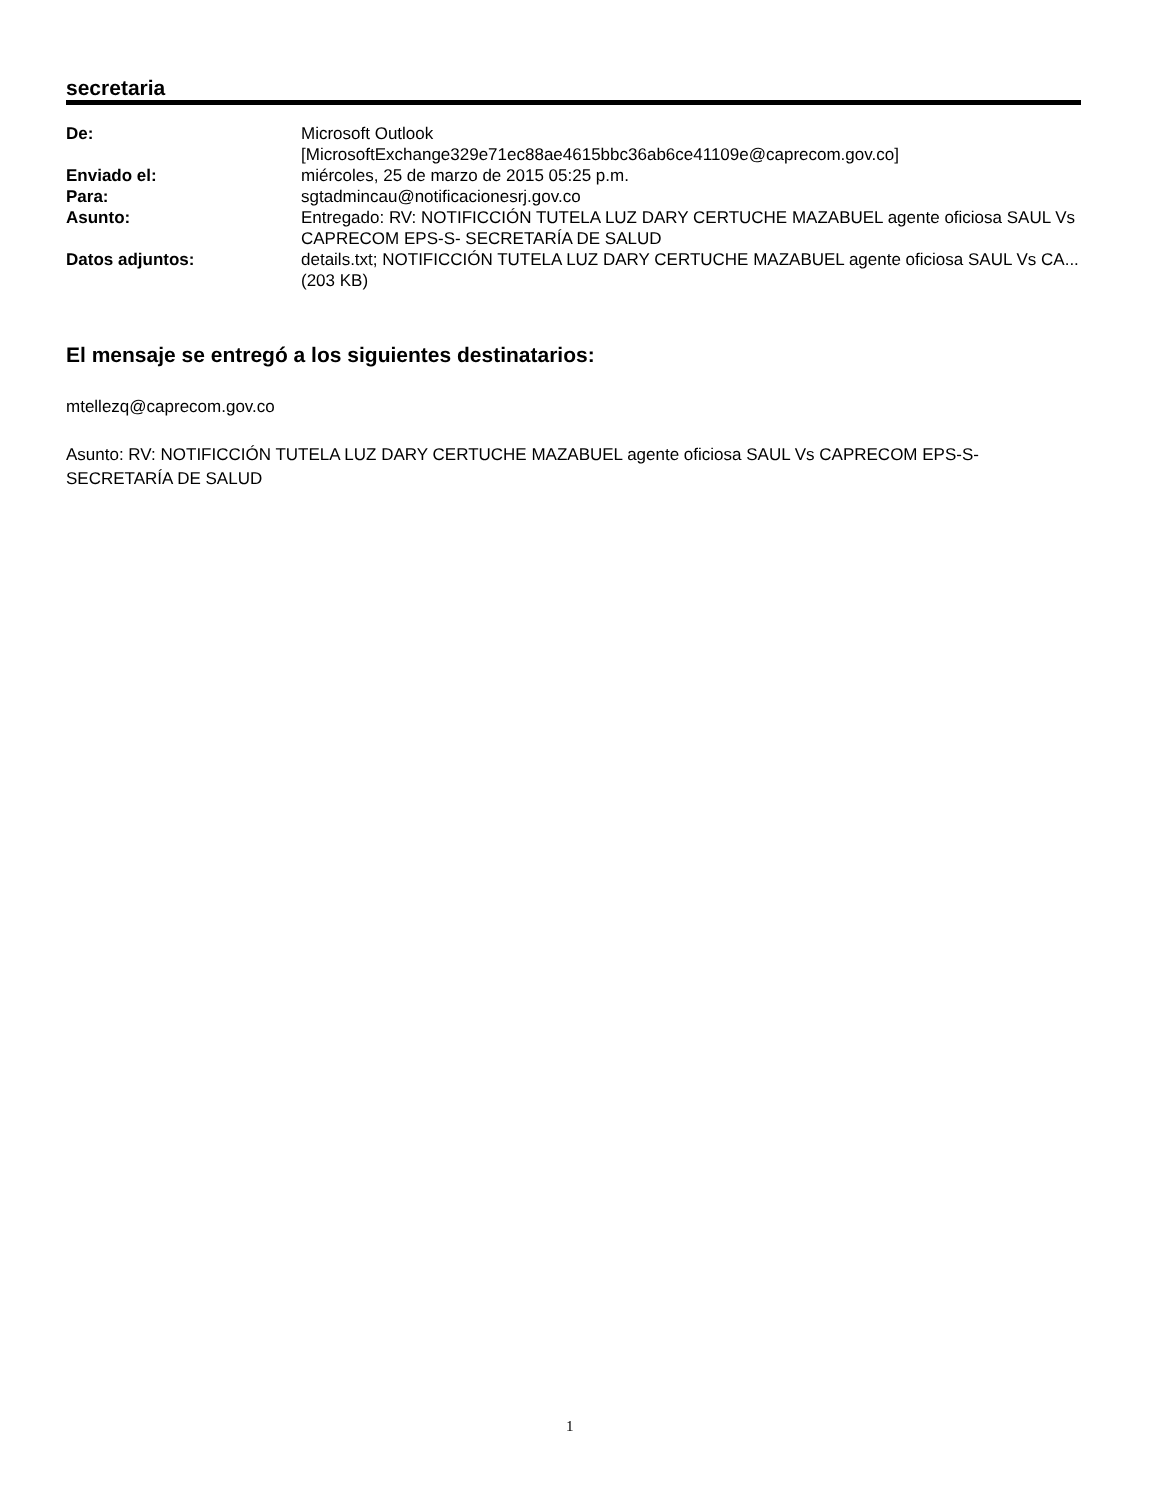secretaria
| De: | Microsoft Outlook [MicrosoftExchange329e71ec88ae4615bbc36ab6ce41109e@caprecom.gov.co] |
| Enviado el: | miércoles, 25 de marzo de 2015 05:25 p.m. |
| Para: | sgtadmincau@notificacionesrj.gov.co |
| Asunto: | Entregado: RV: NOTIFICCIÓN TUTELA LUZ DARY CERTUCHE MAZABUEL agente oficiosa SAUL Vs CAPRECOM EPS-S- SECRETARÍA DE SALUD |
| Datos adjuntos: | details.txt; NOTIFICCIÓN TUTELA LUZ DARY CERTUCHE MAZABUEL agente oficiosa SAUL Vs CA... (203 KB) |
El mensaje se entregó a los siguientes destinatarios:
mtellezq@caprecom.gov.co
Asunto: RV: NOTIFICCIÓN TUTELA LUZ DARY CERTUCHE MAZABUEL agente oficiosa SAUL Vs CAPRECOM EPS-S- SECRETARÍA DE SALUD
1